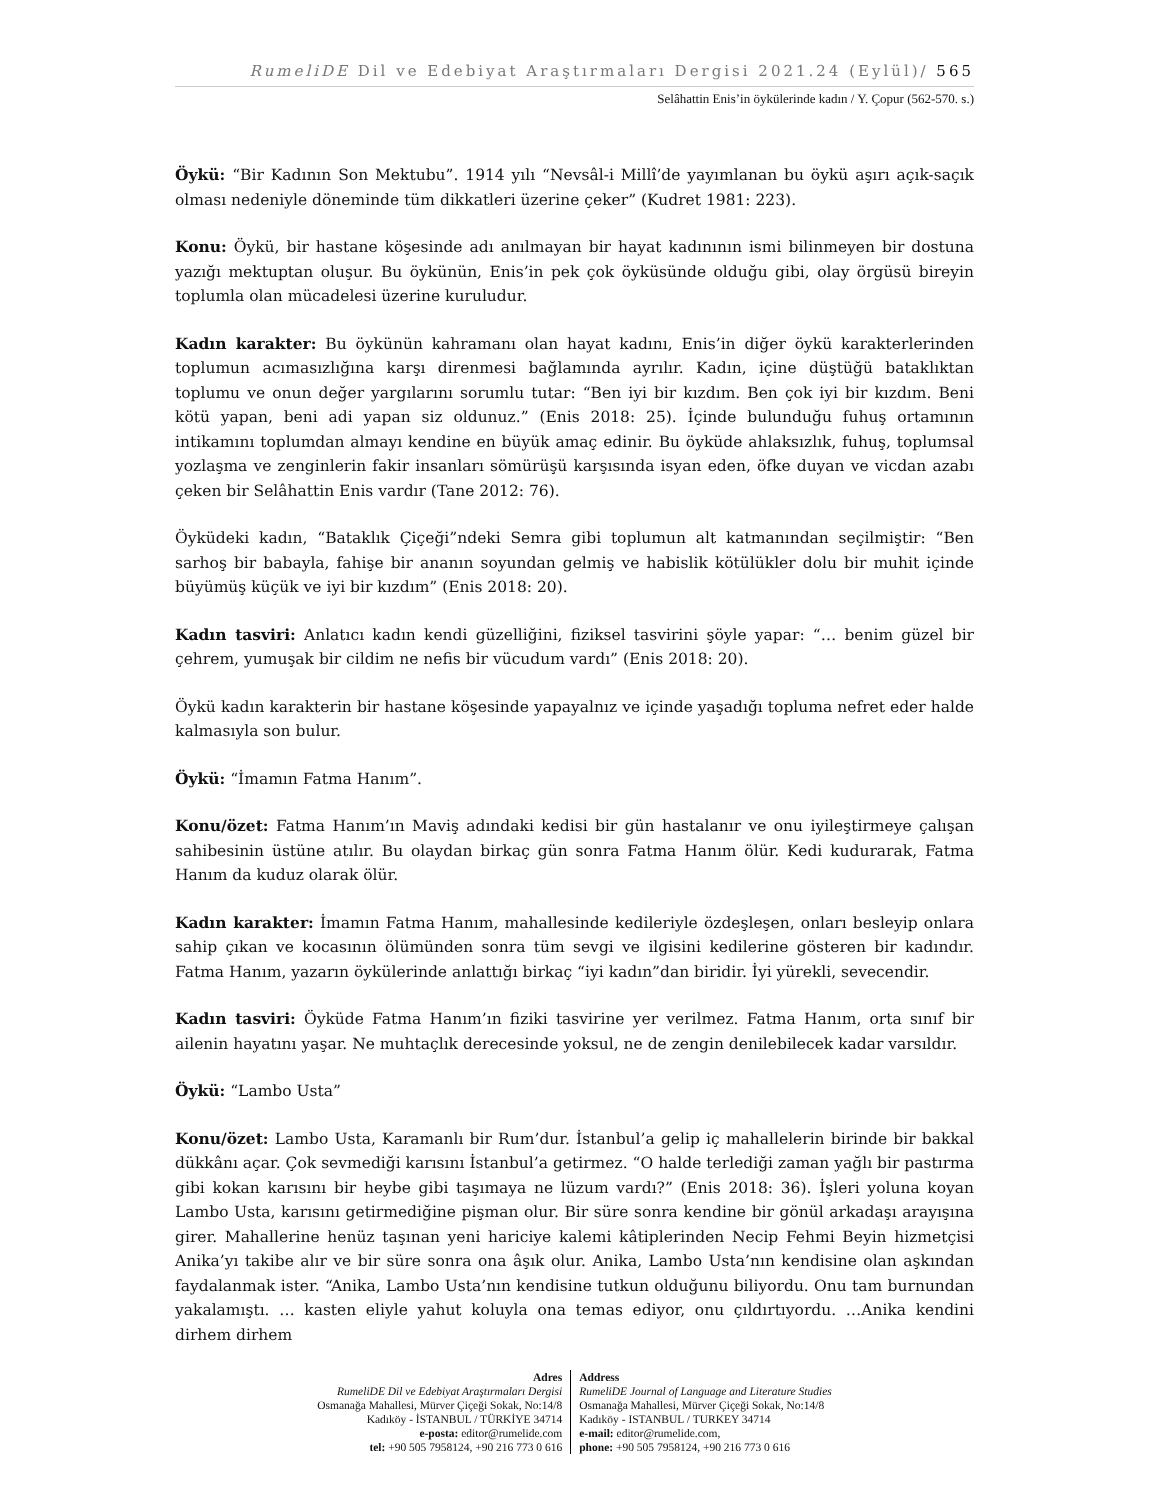RumeliDE Dil ve Edebiyat Araştırmaları Dergisi 2021.24 (Eylül)/ 565
Selâhattin Enis’in öykülerinde kadın / Y. Çopur (562-570. s.)
Öykü: “Bir Kadının Son Mektubu”. 1914 yılı “Nevsâl-i Millî’de yayımlanan bu öykü aşırı açık-saçık olması nedeniyle döneminde tüm dikkatleri üzerine çeker” (Kudret 1981: 223).
Konu: Öykü, bir hastane köşesinde adı anılmayan bir hayat kadınının ismi bilinmeyen bir dostuna yazığı mektuptan oluşur. Bu öykünün, Enis’in pek çok öyküsünde olduğu gibi, olay örgüsü bireyin toplumla olan mücadelesi üzerine kuruludur.
Kadın karakter: Bu öykünün kahramanı olan hayat kadını, Enis’in diğer öykü karakterlerinden toplumun acımasızlığına karşı direnmesi bağlamında ayrılır. Kadın, içine düştüğü bataklıktan toplumu ve onun değer yargılarını sorumlu tutar: “Ben iyi bir kızdım. Ben çok iyi bir kızdım. Beni kötü yapan, beni adi yapan siz oldunuz.” (Enis 2018: 25). İçinde bulunduğu fuhuş ortamının intikamını toplumdan almayı kendine en büyük amaç edinir. Bu öyküde ahlaksızlık, fuhuş, toplumsal yozlaşma ve zenginlerin fakir insanları sömürüşü karşısında isyan eden, öfke duyan ve vicdan azabı çeken bir Selâhattin Enis vardır (Tane 2012: 76).
Öyküdeki kadın, “Bataklık Çiçeği”ndeki Semra gibi toplumun alt katmanından seçilmiştir: “Ben sarhoş bir babayla, fahişe bir ananın soyundan gelmiş ve habislik kötülükler dolu bir muhit içinde büyümüş küçük ve iyi bir kızdım” (Enis 2018: 20).
Kadın tasviri: Anlatıcı kadın kendi güzelliğini, fiziksel tasvirini şöyle yapar: “… benim güzel bir çehrem, yumuşak bir cildim ne nefis bir vücudum vardı” (Enis 2018: 20).
Öykü kadın karakterin bir hastane köşesinde yapayalnız ve içinde yaşadığı topluma nefret eder halde kalmasıyla son bulur.
Öykü: “İmamın Fatma Hanım”.
Konu/özet: Fatma Hanım’ın Maviş adındaki kedisi bir gün hastalanır ve onu iyileştirmeye çalışan sahibesinin üstüne atılır. Bu olaydan birkaç gün sonra Fatma Hanım ölür. Kedi kudurarak, Fatma Hanım da kuduz olarak ölür.
Kadın karakter: İmamın Fatma Hanım, mahallesinde kedileriyle özdeşleşen, onları besleyip onlara sahip çıkan ve kocasının ölümünden sonra tüm sevgi ve ilgisini kedilerine gösteren bir kadındır. Fatma Hanım, yazarın öykülerinde anlattığı birkaç “iyi kadın”dan biridir. İyi yürekli, sevecendir.
Kadın tasviri: Öyküde Fatma Hanım’ın fiziki tasvirine yer verilmez. Fatma Hanım, orta sınıf bir ailenin hayatını yaşar. Ne muhtaçlık derecesinde yoksul, ne de zengin denilebilecek kadar varsıldır.
Öykü: “Lambo Usta”
Konu/özet: Lambo Usta, Karamanlı bir Rum’dur. İstanbul’a gelip iç mahallelerin birinde bir bakkal dükkânı açar. Çok sevmediği karısını İstanbul’a getirmez. “O halde terlediği zaman yağlı bir pastırma gibi kokan karısını bir heybe gibi taşımaya ne lüzum vardı?” (Enis 2018: 36). İşleri yoluna koyan Lambo Usta, karısını getirmediğine pişman olur. Bir süre sonra kendine bir gönül arkadaşı arayışına girer. Mahallerine henüz taşınan yeni hariciye kalemi kâtiplerinden Necip Fehmi Beyin hizmetçisi Anika’yı takibe alır ve bir süre sonra ona âşık olur. Anika, Lambo Usta’nın kendisine olan aşkından faydalanmak ister. “Anika, Lambo Usta’nın kendisine tutkun olduğunu biliyordu. Onu tam burnundan yakalamıştı. … kasten eliyle yahut koluyla ona temas ediyor, onu çıldırtıyordu. …Anika kendini dirhem dirhem
Adres
RumeliDE Dil ve Edebiyat Araştırmaları Dergisi
Osmanağa Mahallesi, Mürver Çiçeği Sokak, No:14/8
Kadıköy - İSTANBUL / TÜRKİYE 34714
e-posta: editor@rumelide.com
tel: +90 505 7958124, +90 216 773 0 616
Address
RumeliDE Journal of Language and Literature Studies
Osmanağa Mahallesi, Mürver Çiçeği Sokak, No:14/8
Kadıköy - ISTANBUL / TURKEY 34714
e-mail: editor@rumelide.com,
phone: +90 505 7958124, +90 216 773 0 616